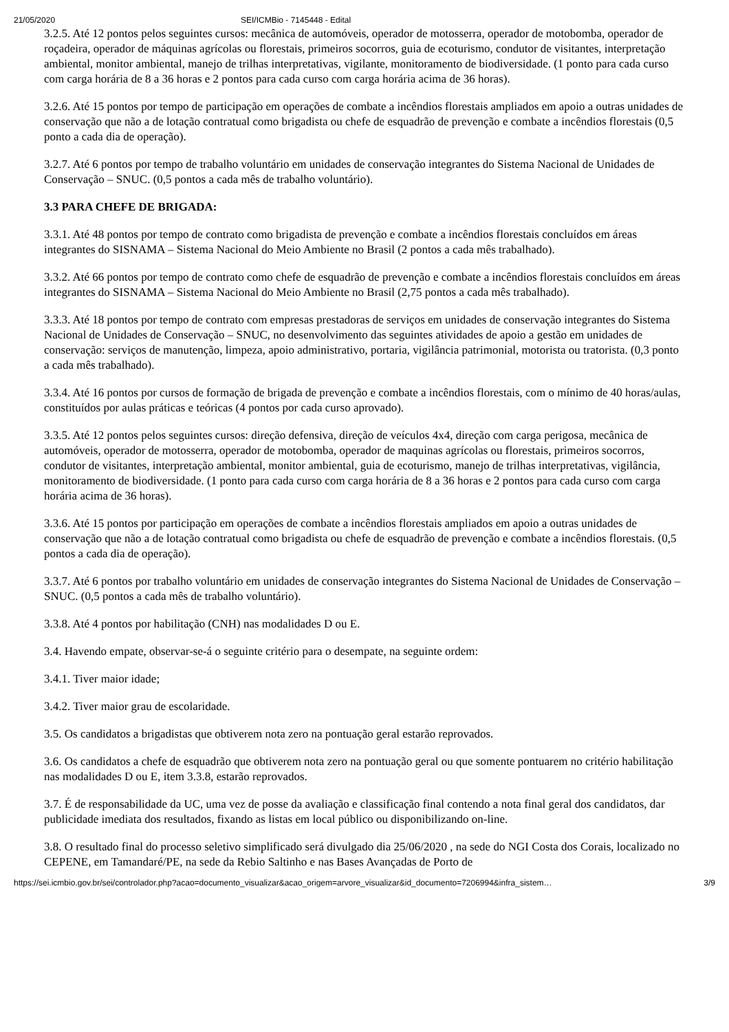21/05/2020 SEI/ICMBio - 7145448 - Edital
3.2.5. Até 12 pontos pelos seguintes cursos: mecânica de automóveis, operador de motosserra, operador de motobomba, operador de roçadeira, operador de máquinas agrícolas ou florestais, primeiros socorros, guia de ecoturismo, condutor de visitantes, interpretação ambiental, monitor ambiental, manejo de trilhas interpretativas, vigilante, monitoramento de biodiversidade. (1 ponto para cada curso com carga horária de 8 a 36 horas e 2 pontos para cada curso com carga horária acima de 36 horas).
3.2.6. Até 15 pontos por tempo de participação em operações de combate a incêndios florestais ampliados em apoio a outras unidades de conservação que não a de lotação contratual como brigadista ou chefe de esquadrão de prevenção e combate a incêndios florestais (0,5 ponto a cada dia de operação).
3.2.7. Até 6 pontos por tempo de trabalho voluntário em unidades de conservação integrantes do Sistema Nacional de Unidades de Conservação – SNUC. (0,5 pontos a cada mês de trabalho voluntário).
3.3 PARA CHEFE DE BRIGADA:
3.3.1. Até 48 pontos por tempo de contrato como brigadista de prevenção e combate a incêndios florestais concluídos em áreas integrantes do SISNAMA – Sistema Nacional do Meio Ambiente no Brasil (2 pontos a cada mês trabalhado).
3.3.2. Até 66 pontos por tempo de contrato como chefe de esquadrão de prevenção e combate a incêndios florestais concluídos em áreas integrantes do SISNAMA – Sistema Nacional do Meio Ambiente no Brasil (2,75 pontos a cada mês trabalhado).
3.3.3. Até 18 pontos por tempo de contrato com empresas prestadoras de serviços em unidades de conservação integrantes do Sistema Nacional de Unidades de Conservação – SNUC, no desenvolvimento das seguintes atividades de apoio a gestão em unidades de conservação: serviços de manutenção, limpeza, apoio administrativo, portaria, vigilância patrimonial, motorista ou tratorista. (0,3 ponto a cada mês trabalhado).
3.3.4. Até 16 pontos por cursos de formação de brigada de prevenção e combate a incêndios florestais, com o mínimo de 40 horas/aulas, constituídos por aulas práticas e teóricas (4 pontos por cada curso aprovado).
3.3.5. Até 12 pontos pelos seguintes cursos: direção defensiva, direção de veículos 4x4, direção com carga perigosa, mecânica de automóveis, operador de motosserra, operador de motobomba, operador de maquinas agrícolas ou florestais, primeiros socorros, condutor de visitantes, interpretação ambiental, monitor ambiental, guia de ecoturismo, manejo de trilhas interpretativas, vigilância, monitoramento de biodiversidade. (1 ponto para cada curso com carga horária de 8 a 36 horas e 2 pontos para cada curso com carga horária acima de 36 horas).
3.3.6. Até 15 pontos por participação em operações de combate a incêndios florestais ampliados em apoio a outras unidades de conservação que não a de lotação contratual como brigadista ou chefe de esquadrão de prevenção e combate a incêndios florestais. (0,5 pontos a cada dia de operação).
3.3.7. Até 6 pontos por trabalho voluntário em unidades de conservação integrantes do Sistema Nacional de Unidades de Conservação – SNUC. (0,5 pontos a cada mês de trabalho voluntário).
3.3.8. Até 4 pontos por habilitação (CNH) nas modalidades D ou E.
3.4. Havendo empate, observar-se-á o seguinte critério para o desempate, na seguinte ordem:
3.4.1. Tiver maior idade;
3.4.2. Tiver maior grau de escolaridade.
3.5. Os candidatos a brigadistas que obtiverem nota zero na pontuação geral estarão reprovados.
3.6. Os candidatos a chefe de esquadrão que obtiverem nota zero na pontuação geral ou que somente pontuarem no critério habilitação nas modalidades D ou E, item 3.3.8, estarão reprovados.
3.7. É de responsabilidade da UC, uma vez de posse da avaliação e classificação final contendo a nota final geral dos candidatos, dar publicidade imediata dos resultados, fixando as listas em local público ou disponibilizando on-line.
3.8. O resultado final do processo seletivo simplificado será divulgado dia 25/06/2020 , na sede do NGI Costa dos Corais, localizado no CEPENE, em Tamandaré/PE, na sede da Rebio Saltinho e nas Bases Avançadas de Porto de
https://sei.icmbio.gov.br/sei/controlador.php?acao=documento_visualizar&acao_origem=arvore_visualizar&id_documento=7206994&infra_sistem… 3/9